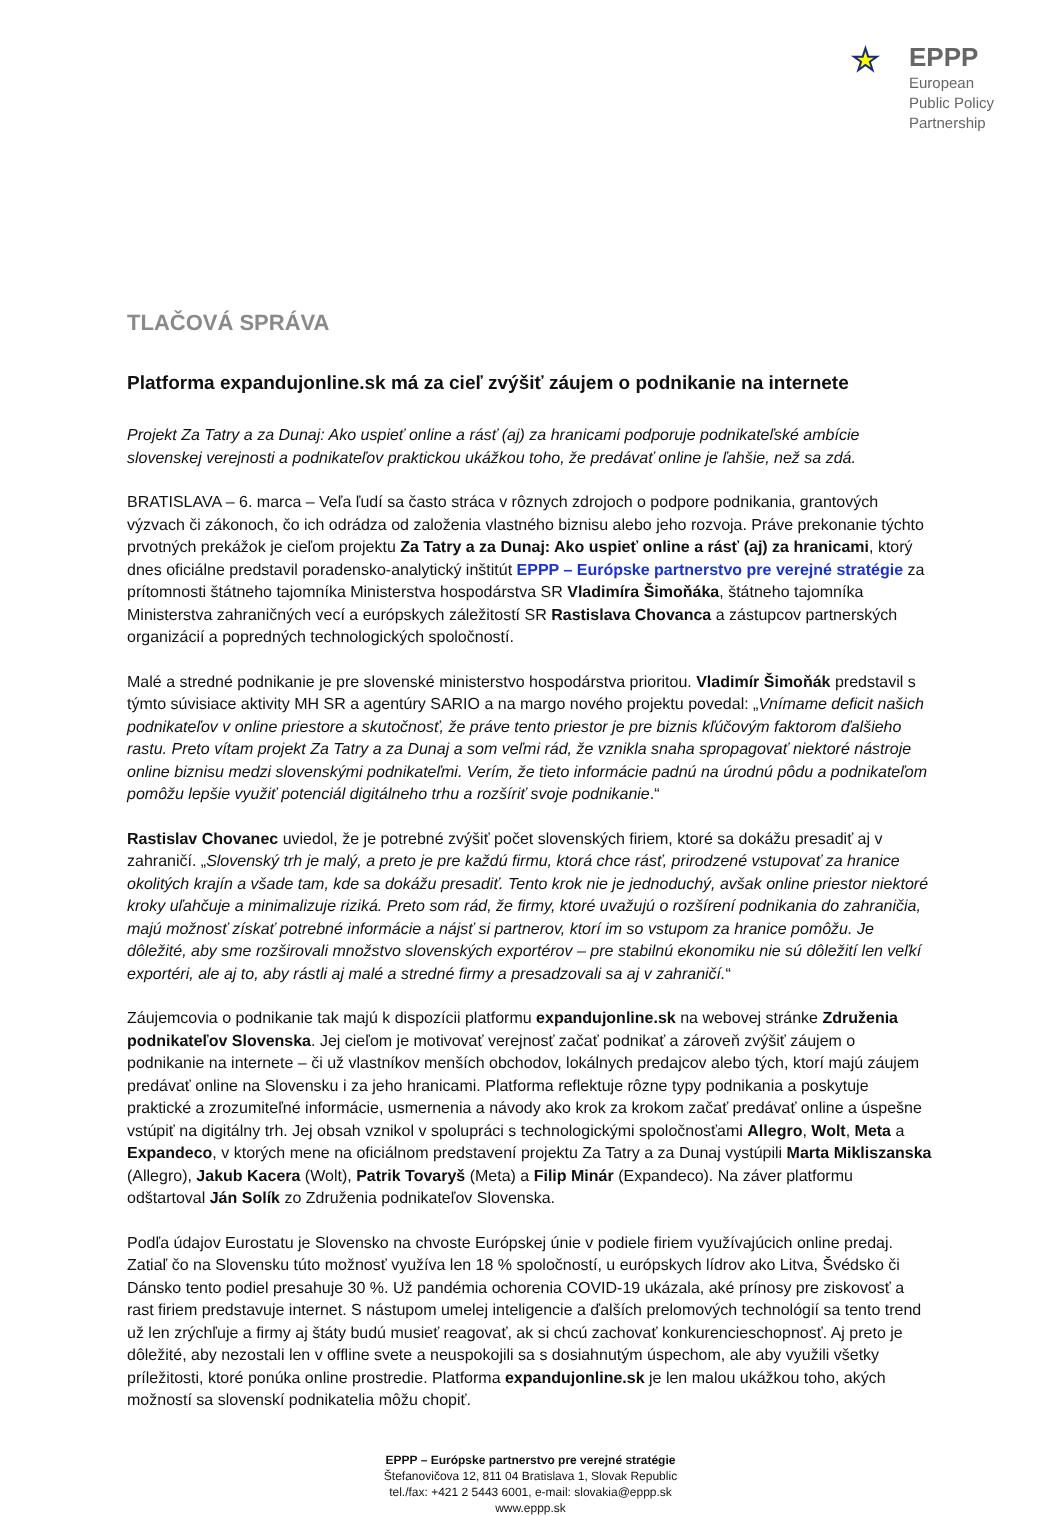★
EPPP
European
Public Policy
Partnership
TLAČOVÁ SPRÁVA
Platforma expandujonline.sk má za cieľ zvýšiť záujem o podnikanie na internete
Projekt Za Tatry a za Dunaj: Ako uspieť online a rásť (aj) za hranicami podporuje podnikateľské ambície slovenskej verejnosti a podnikateľov praktickou ukážkou toho, že predávať online je ľahšie, než sa zdá.
BRATISLAVA – 6. marca – Veľa ľudí sa často stráca v rôznych zdrojoch o podpore podnikania, grantových výzvach či zákonoch, čo ich odrádza od založenia vlastného biznisu alebo jeho rozvoja. Práve prekonanie týchto prvotných prekážok je cieľom projektu Za Tatry a za Dunaj: Ako uspieť online a rásť (aj) za hranicami, ktorý dnes oficiálne predstavil poradensko-analytický inštitút EPPP – Európske partnerstvo pre verejné stratégie za prítomnosti štátneho tajomníka Ministerstva hospodárstva SR Vladimíra Šimoňáka, štátneho tajomníka Ministerstva zahraničných vecí a európskych záležitostí SR Rastislava Chovanca a zástupcov partnerských organizácií a popredných technologických spoločností.
Malé a stredné podnikanie je pre slovenské ministerstvo hospodárstva prioritou. Vladimír Šimoňák predstavil s týmto súvisiace aktivity MH SR a agentúry SARIO a na margo nového projektu povedal: „Vnímame deficit našich podnikateľov v online priestore a skutočnosť, že práve tento priestor je pre biznis kľúčovým faktorom ďalšieho rastu. Preto vítam projekt Za Tatry a za Dunaj a som veľmi rád, že vznikla snaha spropagovať niektoré nástroje online biznisu medzi slovenskými podnikateľmi. Verím, že tieto informácie padnú na úrodnú pôdu a podnikateľom pomôžu lepšie využiť potenciál digitálneho trhu a rozšíriť svoje podnikanie.“
Rastislav Chovanec uviedol, že je potrebné zvýšiť počet slovenských firiem, ktoré sa dokážu presadiť aj v zahraničí. „Slovenský trh je malý, a preto je pre každú firmu, ktorá chce rásť, prirodzené vstupovať za hranice okolitých krajín a všade tam, kde sa dokážu presadiť. Tento krok nie je jednoduchý, avšak online priestor niektoré kroky uľahčuje a minimalizuje riziká. Preto som rád, že firmy, ktoré uvažujú o rozšírení podnikania do zahraničia, majú možnosť získať potrebné informácie a nájsť si partnerov, ktorí im so vstupom za hranice pomôžu. Je dôležité, aby sme rozširovali množstvo slovenských exportérov – pre stabilnú ekonomiku nie sú dôležití len veľkí exportéri, ale aj to, aby rástli aj malé a stredné firmy a presadzovali sa aj v zahraničí.“
Záujemcovia o podnikanie tak majú k dispozícii platformu expandujonline.sk na webovej stránke Združenia podnikateľov Slovenska. Jej cieľom je motivovať verejnosť začať podnikať a zároveň zvýšiť záujem o podnikanie na internete – či už vlastníkov menších obchodov, lokálnych predajcov alebo tých, ktorí majú záujem predávať online na Slovensku i za jeho hranicami. Platforma reflektuje rôzne typy podnikania a poskytuje praktické a zrozumiteľné informácie, usmernenia a návody ako krok za krokom začať predávať online a úspešne vstúpiť na digitálny trh. Jej obsah vznikol v spolupráci s technologickými spoločnosťami Allegro, Wolt, Meta a Expandeco, v ktorých mene na oficiálnom predstavení projektu Za Tatry a za Dunaj vystúpili Marta Mikliszanska (Allegro), Jakub Kacera (Wolt), Patrik Tovaryš (Meta) a Filip Minár (Expandeco). Na záver platformu odštartoval Ján Solík zo Združenia podnikateľov Slovenska.
Podľa údajov Eurostatu je Slovensko na chvoste Európskej únie v podiele firiem využívajúcich online predaj. Zatiaľ čo na Slovensku túto možnosť využíva len 18 % spoločností, u európskych lídrov ako Litva, Švédsko či Dánsko tento podiel presahuje 30 %. Už pandémia ochorenia COVID-19 ukázala, aké prínosy pre ziskovosť a rast firiem predstavuje internet. S nástupom umelej inteligencie a ďalších prelomových technológií sa tento trend už len zrýchľuje a firmy aj štáty budú musieť reagovať, ak si chcú zachovať konkurencieschopnosť. Aj preto je dôležité, aby nezostali len v offline svete a neuspokojili sa s dosiahnutým úspechom, ale aby využili všetky príležitosti, ktoré ponúka online prostredie. Platforma expandujonline.sk je len malou ukážkou toho, akých možností sa slovenskí podnikatelia môžu chopiť.
EPPP – Európske partnerstvo pre verejné stratégie
Štefanovičova 12, 811 04 Bratislava 1, Slovak Republic
tel./fax: +421 2 5443 6001, e-mail: slovakia@eppp.sk
www.eppp.sk